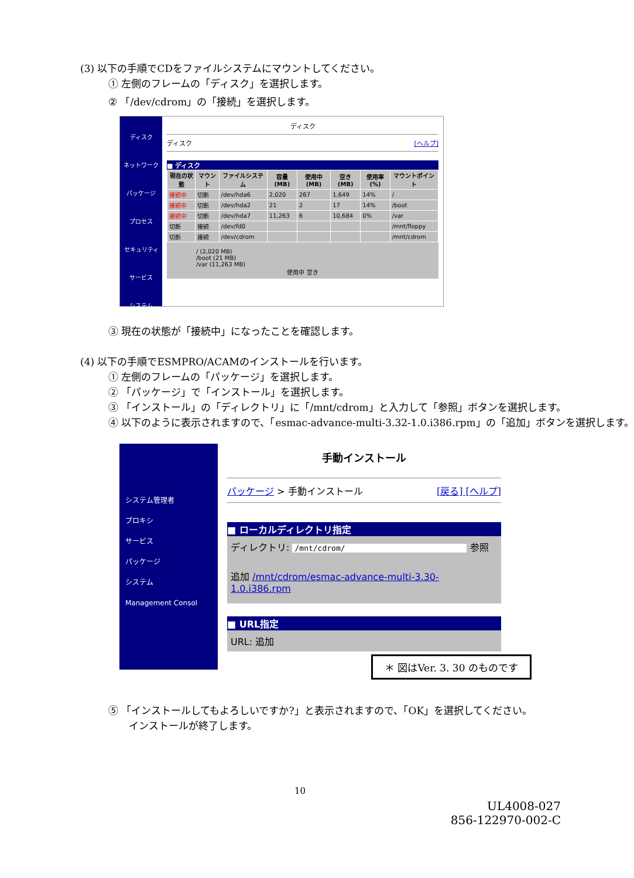(3) 以下の手順でCDをファイルシステムにマウントしてください。
① 左側のフレームの「ディスク」を選択します。
② 「/dev/cdrom」の「接続」を選択します。
ディスク
ネットワーク
パッケージ
プロセス
セキュリティ
サービス
システム
ディスク
ディスク [ヘルプ]
■ ディスク
| 現在の状態 | マウント | ファイルシステム | 容量(MB) | 使用中(MB) | 空き(MB) | 使用率(%) | マウントポイント |
| --- | --- | --- | --- | --- | --- | --- | --- |
| 接続中 | 切断 | /dev/hda6 | 2,020 | 267 | 1,649 | 14% | / |
| 接続中 | 切断 | /dev/hda2 | 21 | 2 | 17 | 14% | /boot |
| 接続中 | 切断 | /dev/hda7 | 11,263 | 6 | 10,684 | 0% | /var |
| 切断 | 接続 | /dev/fd0 | | | | | /mnt/floppy |
| 切断 | 接続 | /dev/cdrom | | | | | /mnt/cdrom |
/ (2,020 MB)
/boot (21 MB)
/var (11,263 MB)
使用中 空き
③ 現在の状態が「接続中」になったことを確認します。
(4) 以下の手順でESMPRO/ACAMのインストールを行います。
① 左側のフレームの「パッケージ」を選択します。
② 「パッケージ」で「インストール」を選択します。
③ 「インストール」の「ディレクトリ」に「/mnt/cdrom」と入力して「参照」ボタンを選択します。
④ 以下のように表示されますので、「esmac-advance-multi-3.32-1.0.i386.rpm」の「追加」ボタンを選択します。
システム管理者
プロキシ
サービス
パッケージ
システム
Management Consol
手動インストール
パッケージ > 手動インストール [戻る] [ヘルプ]
■ ローカルディレクトリ指定
ディレクトリ: /mnt/cdrom/ 参照
追加 /mnt/cdrom/esmac-advance-multi-3.30-1.0.i386.rpm
■ URL指定
URL: 追加
＊ 図はVer. 3. 30 のものです
⑤ 「インストールしてもよろしいですか?」と表示されますので、「OK」を選択してください。
インストールが終了します。
10
UL4008-027
856-122970-002-C